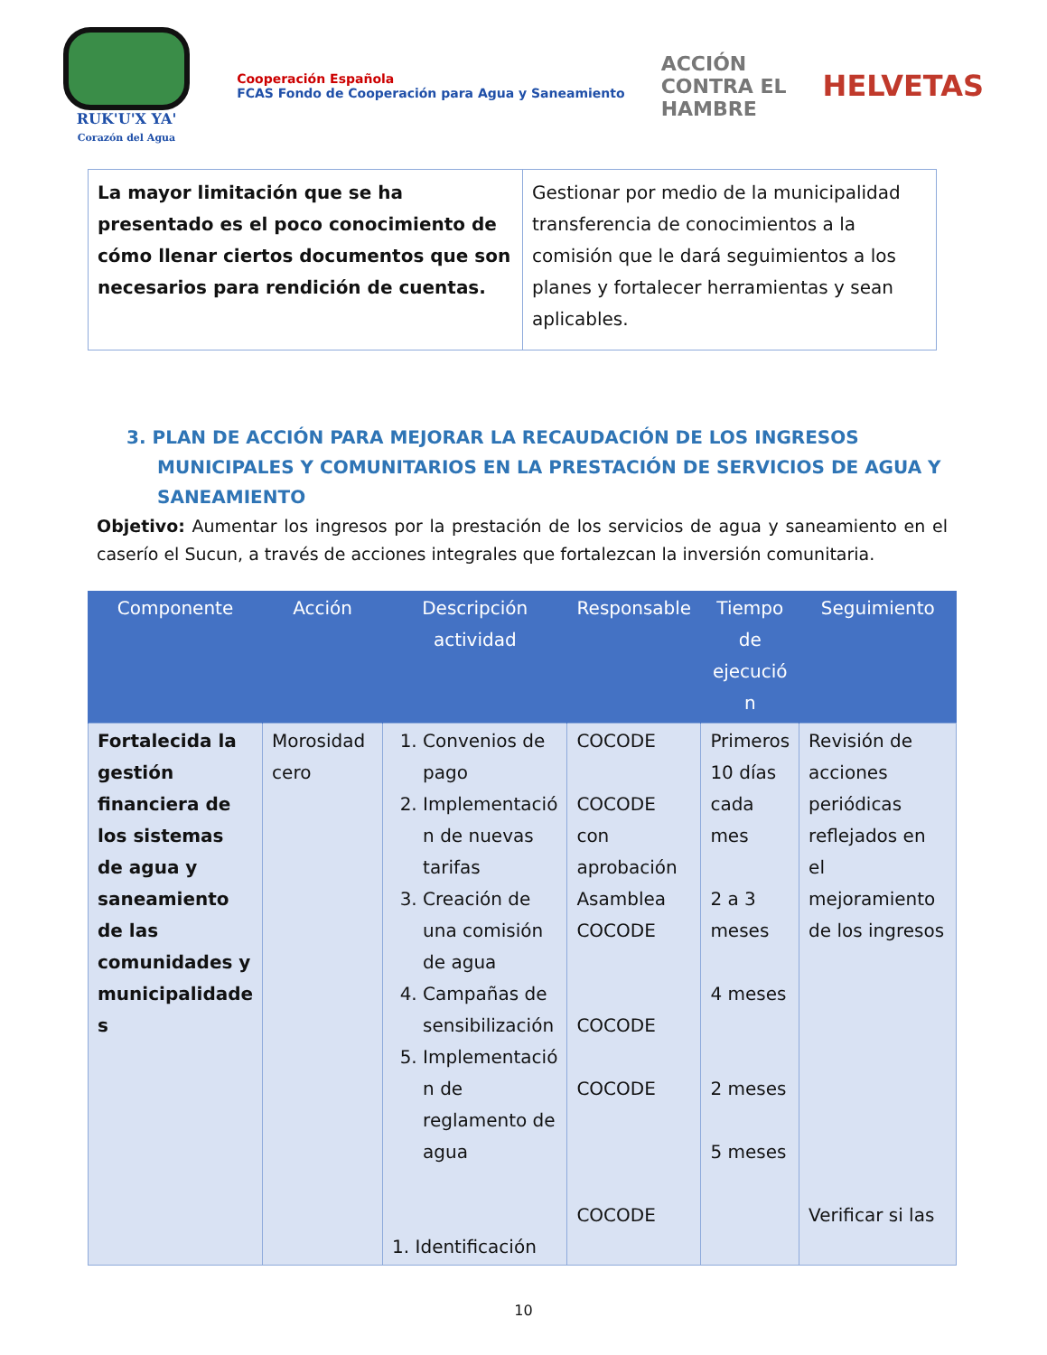RUK'U'X YA'
Corazón del Agua
Cooperación Española
FCAS Fondo de Cooperación para Agua y Saneamiento
ACCIÓN
CONTRA EL
HAMBRE
HELVETAS
| La mayor limitación que se ha presentado es el poco conocimiento de cómo llenar ciertos documentos que son necesarios para rendición de cuentas. | Gestionar por medio de la municipalidad transferencia de conocimientos a la comisión que le dará seguimientos a los planes y fortalecer herramientas y sean aplicables. |
3. PLAN DE ACCIÓN PARA MEJORAR LA RECAUDACIÓN DE LOS INGRESOS MUNICIPALES Y COMUNITARIOS EN LA PRESTACIÓN DE SERVICIOS DE AGUA Y SANEAMIENTO
Objetivo: Aumentar los ingresos por la prestación de los servicios de agua y saneamiento en el caserío el Sucun, a través de acciones integrales que fortalezcan la inversión comunitaria.
| Componente | Acción | Descripción actividad | Responsable | Tiempo de ejecució n | Seguimiento |
| --- | --- | --- | --- | --- | --- |
| Fortalecida la gestión financiera de los sistemas de agua y saneamiento de las comunidades y municipalidade s | Morosidad cero | 1. Convenios de pago 2. Implementació n de nuevas tarifas 3. Creación de una comisión de agua 4. Campañas de sensibilización 5. Implementació n de reglamento de agua 1. Identificación | COCODE COCODE con aprobación Asamblea COCODE COCODE COCODE COCODE | Primeros 10 días cada mes 2 a 3 meses 4 meses 2 meses 5 meses | Revisión de acciones periódicas reflejados en el mejoramiento de los ingresos Verificar si las |
10